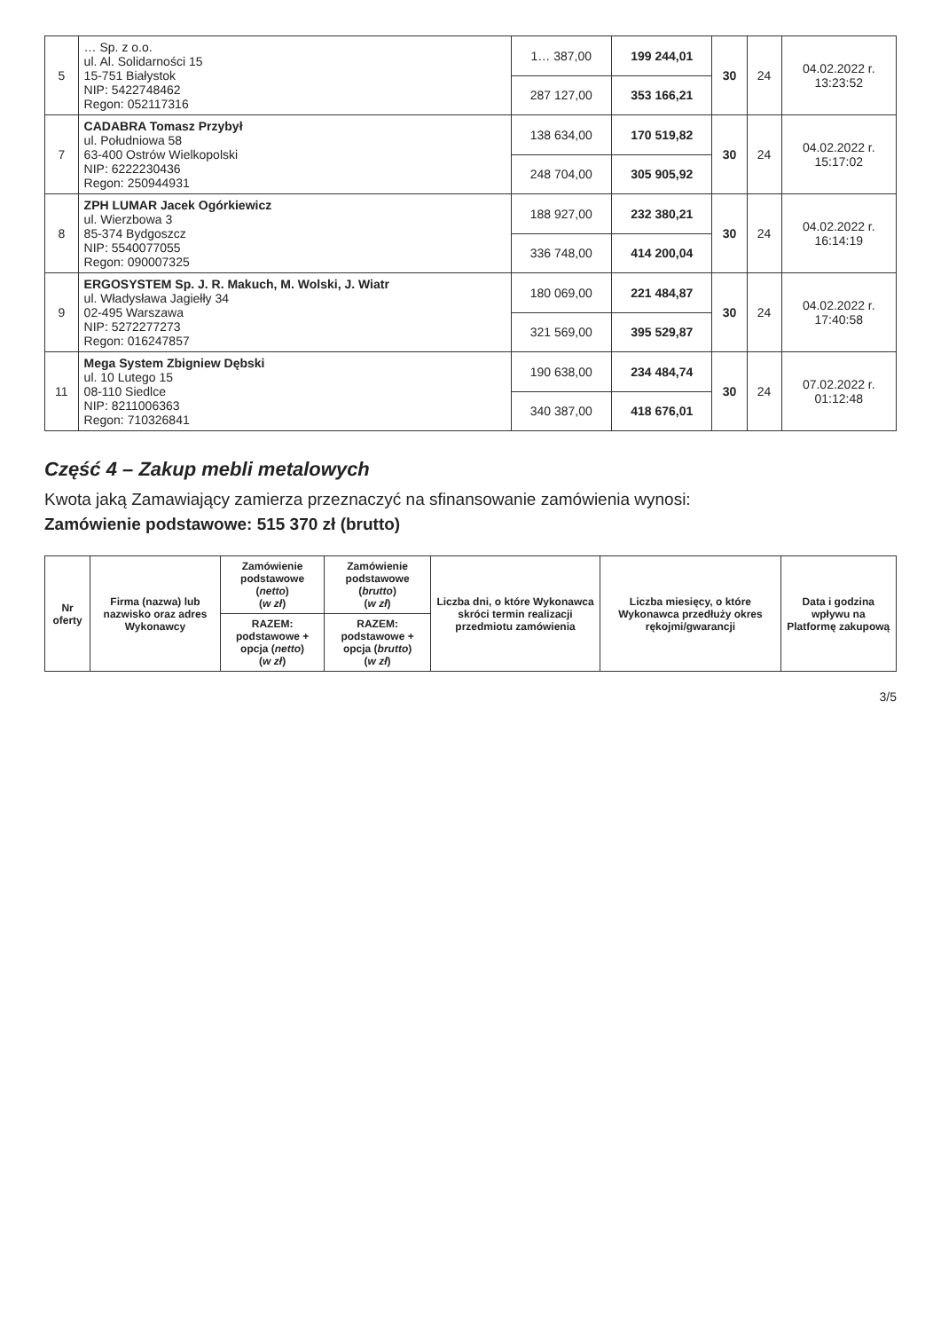| 5 | … Sp. z o.o. ul. Al. Solidarności 15 15-751 Białystok NIP: 5422748462 Regon: 052117316 | 1… 387,00 | 199 244,01 | 30 | 24 | 04.02.2022 r. 13:23:52 |
| | | 287 127,00 | 353 166,21 | | | |
| 7 | CADABRA Tomasz Przybył ul. Południowa 58 63-400 Ostrów Wielkopolski NIP: 6222230436 Regon: 250944931 | 138 634,00 | 170 519,82 | 30 | 24 | 04.02.2022 r. 15:17:02 |
| | | 248 704,00 | 305 905,92 | | | |
| 8 | ZPH LUMAR Jacek Ogórkiewicz ul. Wierzbowa 3 85-374 Bydgoszcz NIP: 5540077055 Regon: 090007325 | 188 927,00 | 232 380,21 | 30 | 24 | 04.02.2022 r. 16:14:19 |
| | | 336 748,00 | 414 200,04 | | | |
| 9 | ERGOSYSTEM Sp. J. R. Makuch, M. Wolski, J. Wiatr ul. Władysława Jagiełły 34 02-495 Warszawa NIP: 5272277273 Regon: 016247857 | 180 069,00 | 221 484,87 | 30 | 24 | 04.02.2022 r. 17:40:58 |
| | | 321 569,00 | 395 529,87 | | | |
| 11 | Mega System Zbigniew Dębski ul. 10 Lutego 15 08-110 Siedlce NIP: 8211006363 Regon: 710326841 | 190 638,00 | 234 484,74 | 30 | 24 | 07.02.2022 r. 01:12:48 |
| | | 340 387,00 | 418 676,01 | | | |
Część 4 – Zakup mebli metalowych
Kwota jaką Zamawiający zamierza przeznaczyć na sfinansowanie zamówienia wynosi:
Zamówienie podstawowe: 515 370 zł (brutto)
| Nr oferty | Firma (nazwa) lub nazwisko oraz adres Wykonawcy | Zamówienie podstawowe ( netto ) ( w zł ) | Zamówienie podstawowe ( brutto ) ( w zł ) | Liczba dni, o które Wykonawca skróci termin realizacji przedmiotu zamówienia | Liczba miesięcy, o które Wykonawca przedłuży okres rękojmi/gwarancji | Data i godzina wpływu na Platformę zakupową |
| --- | --- | --- | --- | --- | --- | --- |
| | | RAZEM: podstawowe + opcja ( netto ) ( w zł ) | RAZEM: podstawowe + opcja ( brutto ) ( w zł ) | | | |
3/5